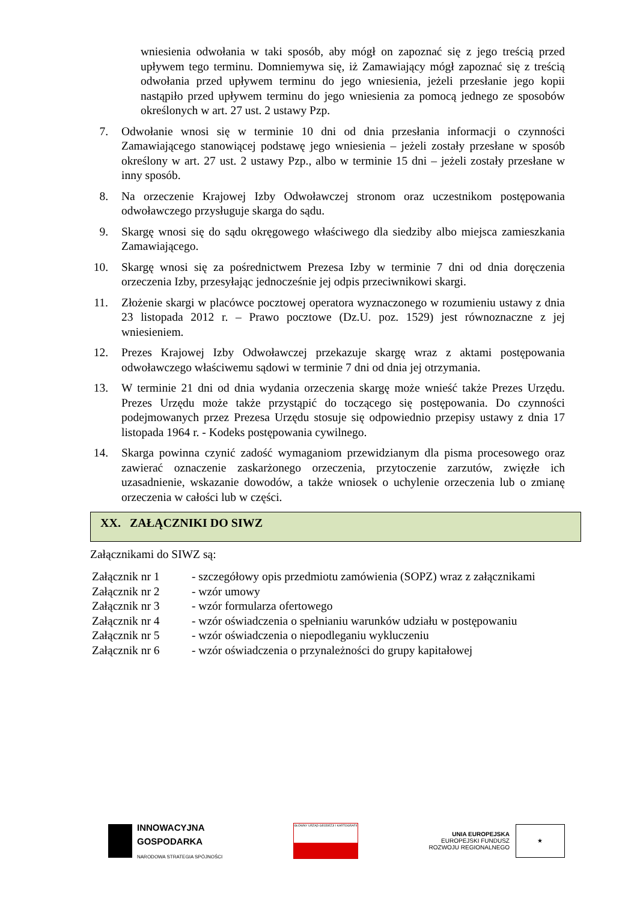wniesienia odwołania w taki sposób, aby mógł on zapoznać się z jego treścią przed upływem tego terminu. Domniemywa się, iż Zamawiający mógł zapoznać się z treścią odwołania przed upływem terminu do jego wniesienia, jeżeli przesłanie jego kopii nastąpiło przed upływem terminu do jego wniesienia za pomocą jednego ze sposobów określonych w art. 27 ust. 2 ustawy Pzp.
7. Odwołanie wnosi się w terminie 10 dni od dnia przesłania informacji o czynności Zamawiającego stanowiącej podstawę jego wniesienia – jeżeli zostały przesłane w sposób określony w art. 27 ust. 2 ustawy Pzp., albo w terminie 15 dni – jeżeli zostały przesłane w inny sposób.
8. Na orzeczenie Krajowej Izby Odwoławczej stronom oraz uczestnikom postępowania odwoławczego przysługuje skarga do sądu.
9. Skargę wnosi się do sądu okręgowego właściwego dla siedziby albo miejsca zamieszkania Zamawiającego.
10. Skargę wnosi się za pośrednictwem Prezesa Izby w terminie 7 dni od dnia doręczenia orzeczenia Izby, przesyłając jednocześnie jej odpis przeciwnikowi skargi.
11. Złożenie skargi w placówce pocztowej operatora wyznaczonego w rozumieniu ustawy z dnia 23 listopada 2012 r. – Prawo pocztowe (Dz.U. poz. 1529) jest równoznaczne z jej wniesieniem.
12. Prezes Krajowej Izby Odwoławczej przekazuje skargę wraz z aktami postępowania odwoławczego właściwemu sądowi w terminie 7 dni od dnia jej otrzymania.
13. W terminie 21 dni od dnia wydania orzeczenia skargę może wnieść także Prezes Urzędu. Prezes Urzędu może także przystąpić do toczącego się postępowania. Do czynności podejmowanych przez Prezesa Urzędu stosuje się odpowiednio przepisy ustawy z dnia 17 listopada 1964 r. - Kodeks postępowania cywilnego.
14. Skarga powinna czynić zadość wymaganiom przewidzianym dla pisma procesowego oraz zawierać oznaczenie zaskarżonego orzeczenia, przytoczenie zarzutów, zwięzłe ich uzasadnienie, wskazanie dowodów, a także wniosek o uchylenie orzeczenia lub o zmianę orzeczenia w całości lub w części.
XX. ZAŁĄCZNIKI DO SIWZ
Załącznikami do SIWZ są:
| Załącznik nr 1 | - szczegółowy opis przedmiotu zamówienia (SOPZ) wraz z załącznikami |
| Załącznik nr 2 | - wzór umowy |
| Załącznik nr 3 | - wzór formularza ofertowego |
| Załącznik nr 4 | - wzór oświadczenia o spełnianiu warunków udziału w postępowaniu |
| Załącznik nr 5 | - wzór oświadczenia o niepodleganiu wykluczeniu |
| Załącznik nr 6 | - wzór oświadczenia o przynależności do grupy kapitałowej |
INNOWACYJNA
GOSPODARKA
NARODOWA STRATEGIA SPÓJNOŚCI
GŁÓWNY URZĄD GEODEZJI I KARTOGRAFII
UNIA EUROPEJSKA
EUROPEJSKI FUNDUSZ
ROZWOJU REGIONALNEGO
★